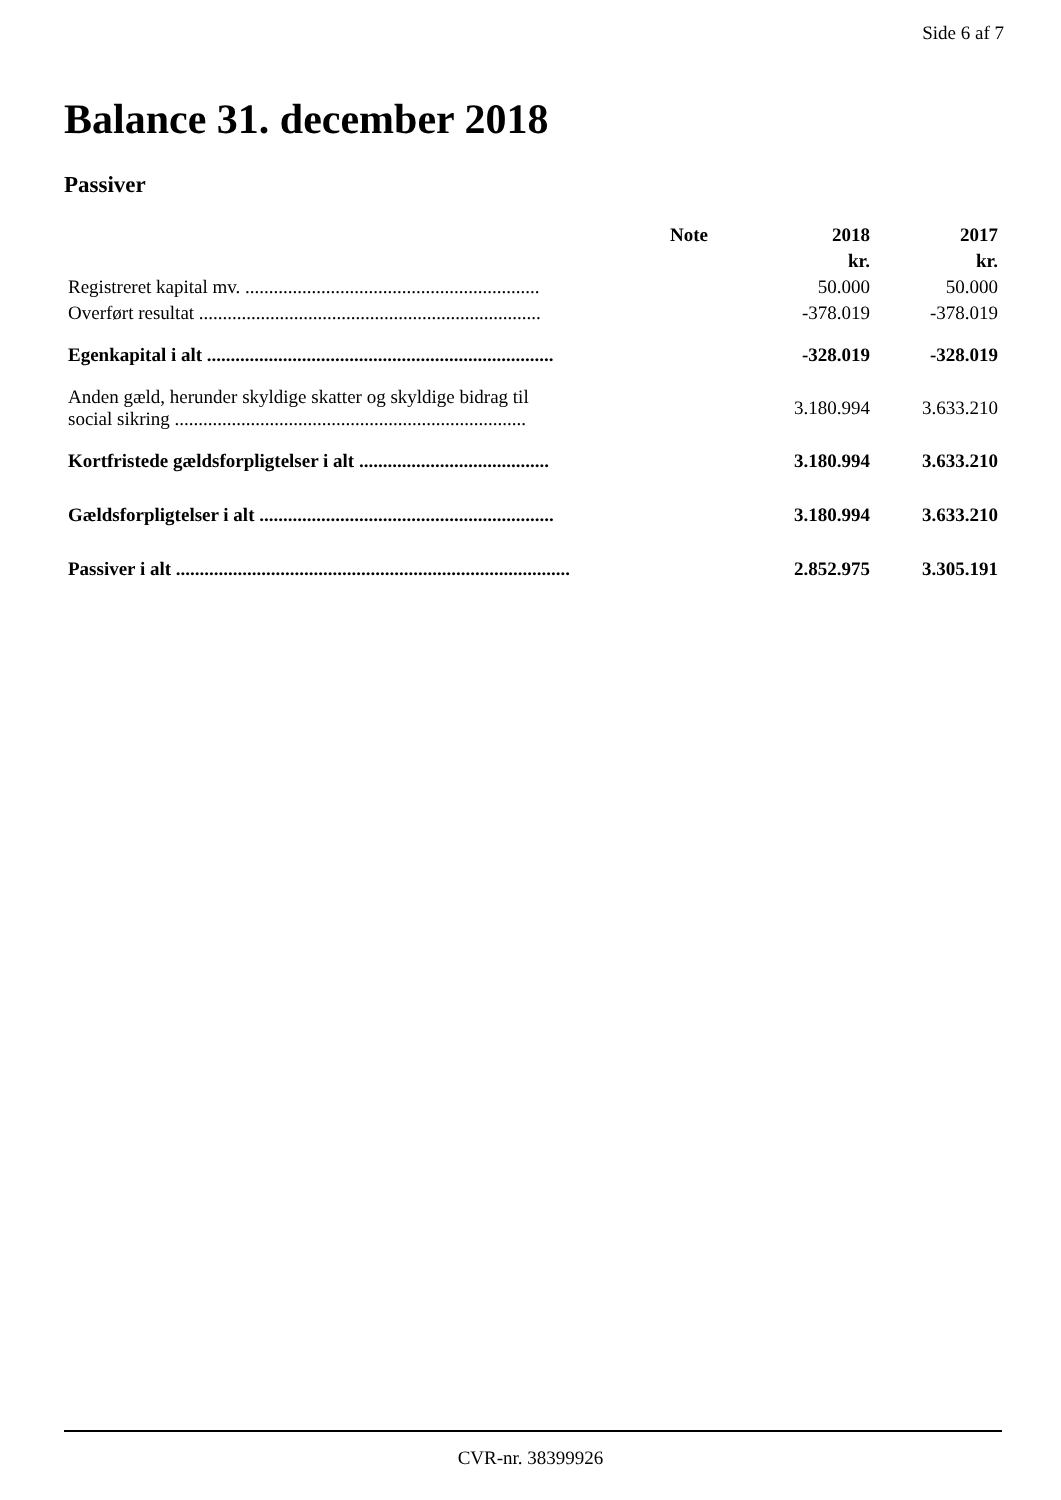Side 6 af 7
Balance 31. december 2018
Passiver
| | Note | 2018 | 2017 |
| --- | --- | --- | --- |
| | | kr. | kr. |
| Registreret kapital mv. .............................................................. | | 50.000 | 50.000 |
| Overført resultat ........................................................................ | | -378.019 | -378.019 |
| Egenkapital i alt ......................................................................... | | -328.019 | -328.019 |
| Anden gæld, herunder skyldige skatter og skyldige bidrag til social sikring .......................................................................... | | 3.180.994 | 3.633.210 |
| Kortfristede gældsforpligtelser i alt ........................................ | | 3.180.994 | 3.633.210 |
| Gældsforpligtelser i alt .............................................................. | | 3.180.994 | 3.633.210 |
| Passiver i alt ................................................................................... | | 2.852.975 | 3.305.191 |
CVR-nr. 38399926